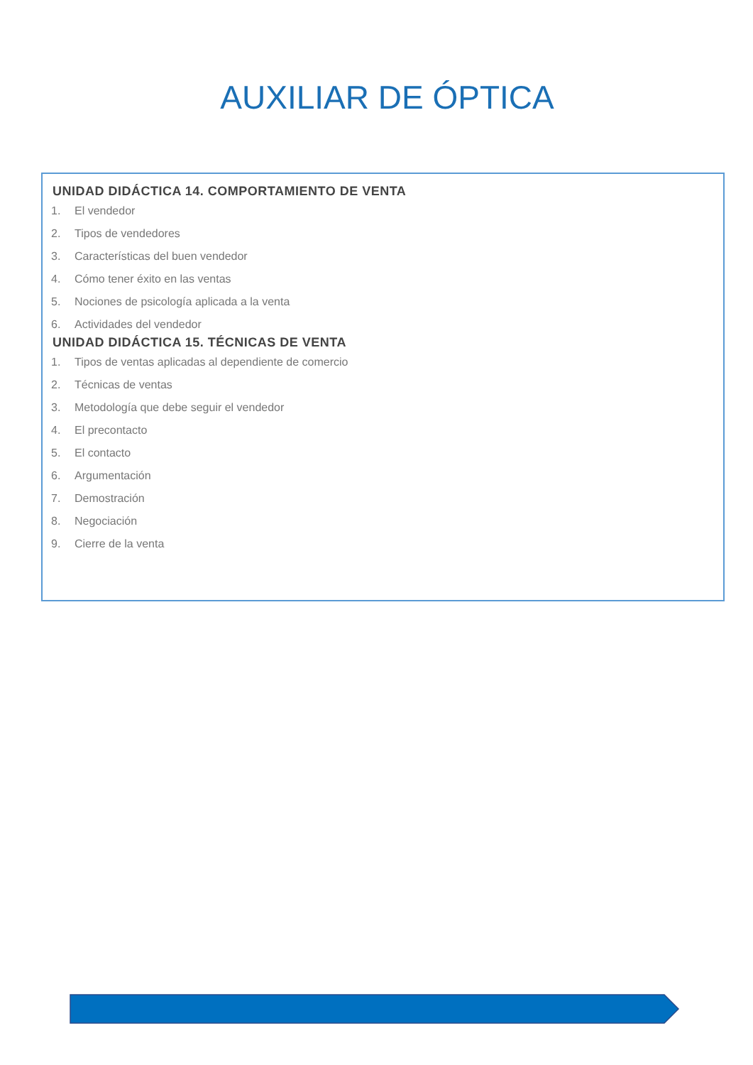AUXILIAR DE ÓPTICA
UNIDAD DIDÁCTICA 14. COMPORTAMIENTO DE VENTA
1. El vendedor
2. Tipos de vendedores
3. Características del buen vendedor
4. Cómo tener éxito en las ventas
5. Nociones de psicología aplicada a la venta
6. Actividades del vendedor
UNIDAD DIDÁCTICA 15. TÉCNICAS DE VENTA
1. Tipos de ventas aplicadas al dependiente de comercio
2. Técnicas de ventas
3. Metodología que debe seguir el vendedor
4. El precontacto
5. El contacto
6. Argumentación
7. Demostración
8. Negociación
9. Cierre de la venta